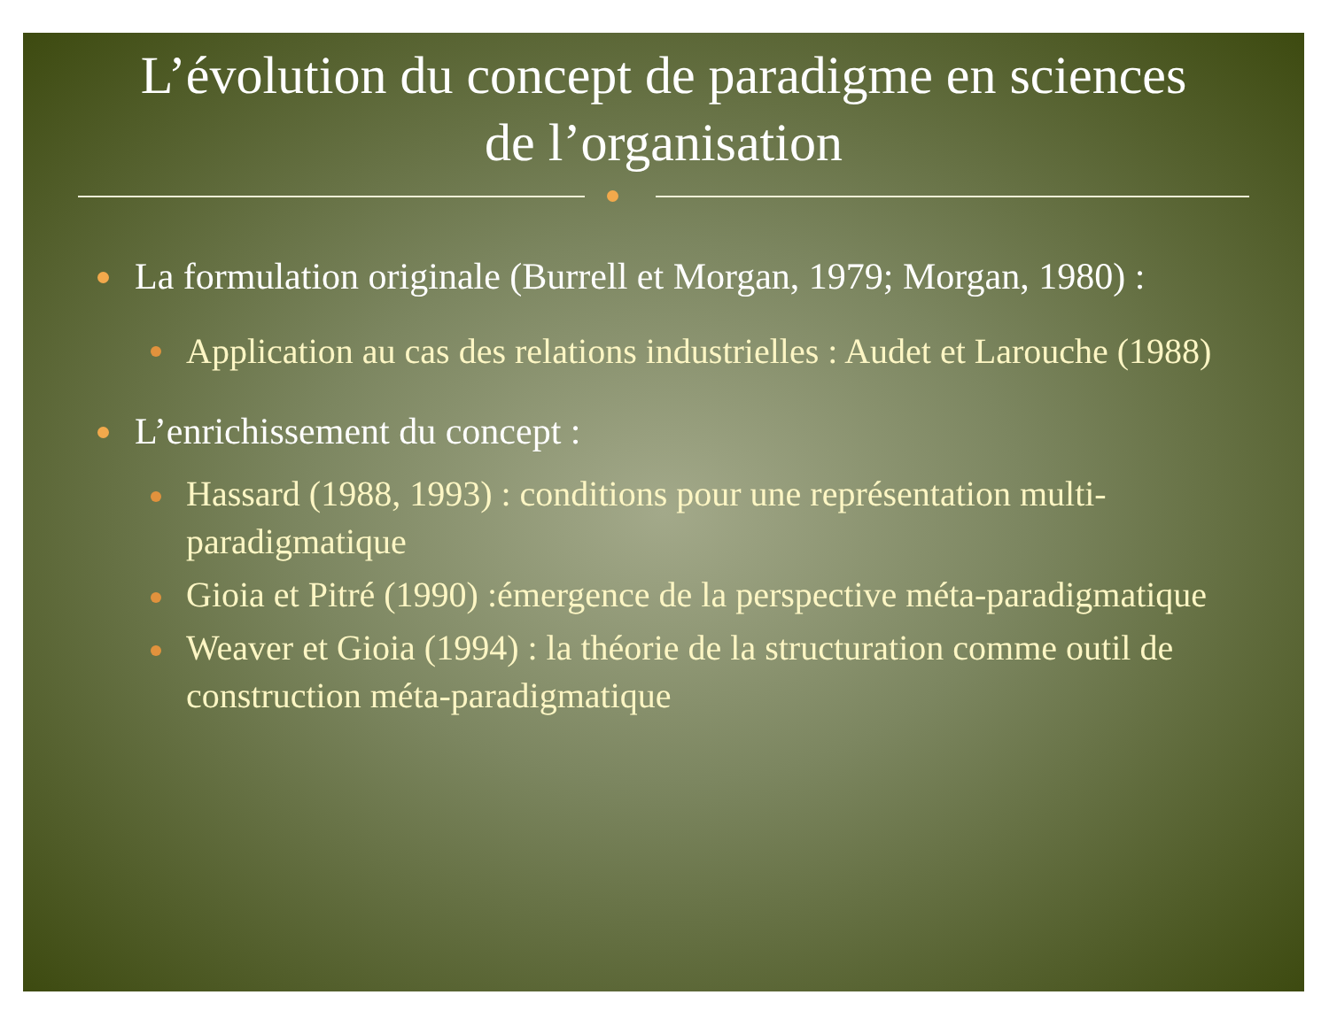L’évolution du concept de paradigme en sciences
de l’organisation
La formulation originale (Burrell et Morgan, 1979; Morgan, 1980) :
Application au cas des relations industrielles : Audet et Larouche (1988)
L’enrichissement du concept :
Hassard (1988, 1993) : conditions pour une représentation multi-paradigmatique
Gioia et Pitré (1990) :émergence de la perspective méta-paradigmatique
Weaver et Gioia (1994) : la théorie de la structuration comme outil de construction méta-paradigmatique